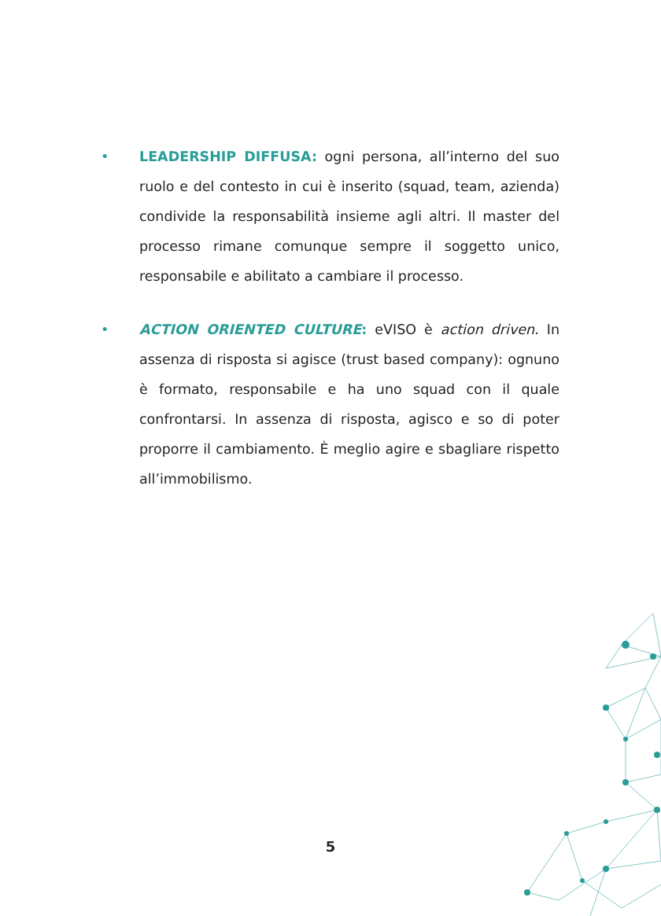• LEADERSHIP DIFFUSA: ogni persona, all’interno del suo ruolo e del contesto in cui è inserito (squad, team, azienda) condivide la responsabilità insieme agli altri. Il master del processo rimane comunque sempre il soggetto unico, responsabile e abilitato a cambiare il processo.
• ACTION ORIENTED CULTURE: eVISO è action driven. In assenza di risposta si agisce (trust based company): ognuno è formato, responsabile e ha uno squad con il quale confrontarsi. In assenza di risposta, agisco e so di poter proporre il cambiamento. È meglio agire e sbagliare rispetto all’immobilismo.
5